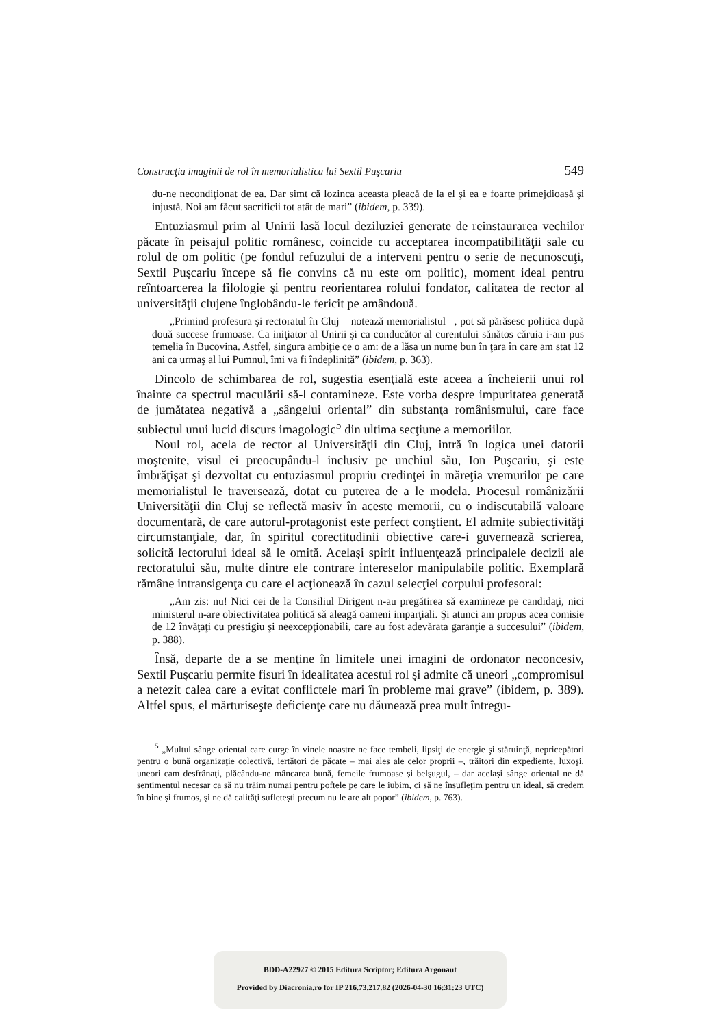Construcţia imaginii de rol în memorialistica lui Sextil Puşcariu 549
du-ne necondiţionat de ea. Dar simt că lozinca aceasta pleacă de la el şi ea e foarte primejdioasă şi injustă. Noi am făcut sacrificii tot atât de mari” (ibidem, p. 339).
Entuziasmul prim al Unirii lasă locul deziluziei generate de reinstaurarea vechilor păcate în peisajul politic românesc, coincide cu acceptarea incompatibilităţii sale cu rolul de om politic (pe fondul refuzului de a interveni pentru o serie de necunoscuţi, Sextil Puşcariu începe să fie convins că nu este om politic), moment ideal pentru reîntoarcerea la filologie şi pentru reorientarea rolului fondator, calitatea de rector al universităţii clujene înglobându-le fericit pe amândouă.
„Primind profesura şi rectoratul în Cluj – notează memorialistul –, pot să părăsesc politica după două succese frumoase. Ca iniţiator al Unirii şi ca conducător al curentului sănătos căruia i-am pus temelia în Bucovina. Astfel, singura ambiţie ce o am: de a lăsa un nume bun în ţara în care am stat 12 ani ca urmaş al lui Pumnul, îmi va fi îndeplinită” (ibidem, p. 363).
Dincolo de schimbarea de rol, sugestia esenţială este aceea a încheierii unui rol înainte ca spectrul maculării să-l contamineze. Este vorba despre impuritatea generată de jumătatea negativă a „sângelui oriental” din substanţa românismului, care face subiectul unui lucid discurs imagologic<sup>5</sup> din ultima secţiune a memoriilor.
Noul rol, acela de rector al Universităţii din Cluj, intră în logica unei datorii moştenite, visul ei preocupându-l inclusiv pe unchiul său, Ion Puşcariu, şi este îmbrăţişat şi dezvoltat cu entuziasmul propriu credinţei în măreţia vremurilor pe care memorialistul le traversează, dotat cu puterea de a le modela. Procesul românizării Universităţii din Cluj se reflectă masiv în aceste memorii, cu o indiscutabilă valoare documentară, de care autorul-protagonist este perfect conştient. El admite subiectivităţi circumstanţiale, dar, în spiritul corectitudinii obiective care-i guvernează scrierea, solicită lectorului ideal să le omită. Acelaşi spirit influenţează principalele decizii ale rectoratului său, multe dintre ele contrare intereselor manipulabile politic. Exemplară rămâne intransigenţa cu care el acţionează în cazul selecţiei corpului profesoral:
„Am zis: nu! Nici cei de la Consiliul Dirigent n-au pregătirea să examineze pe candidaţi, nici ministerul n-are obiectivitatea politică să aleagă oameni imparţiali. Şi atunci am propus acea comisie de 12 învăţaţi cu prestigiu şi neexcepţionabili, care au fost adevărata garanţie a succesului” (ibidem, p. 388).
Însă, departe de a se menţine în limitele unei imagini de ordonator neconcesiv, Sextil Puşcariu permite fisuri în idealitatea acestui rol şi admite că uneori „compromisul a netezit calea care a evitat conflictele mari în probleme mai grave” (ibidem, p. 389). Altfel spus, el mărturiseşte deficienţe care nu dăunează prea mult întregu-
<sup>5</sup> „Multul sânge oriental care curge în vinele noastre ne face tembeli, lipsiţi de energie şi stăruinţă, nepricepători pentru o bună organizaţie colectivă, iertători de păcate – mai ales ale celor proprii –, trăitori din expediente, luxoşi, uneori cam desfrânaţi, plăcându-ne mâncarea bună, femeile frumoase şi belşugul, – dar acelaşi sânge oriental ne dă sentimentul necesar ca să nu trăim numai pentru poftele pe care le iubim, ci să ne însufleţim pentru un ideal, să credem în bine şi frumos, şi ne dă calităţi sufleteşti precum nu le are alt popor” (ibidem, p. 763).
BDD-A22927 © 2015 Editura Scriptor; Editura Argonaut
Provided by Diacronia.ro for IP 216.73.217.82 (2026-04-30 16:31:23 UTC)